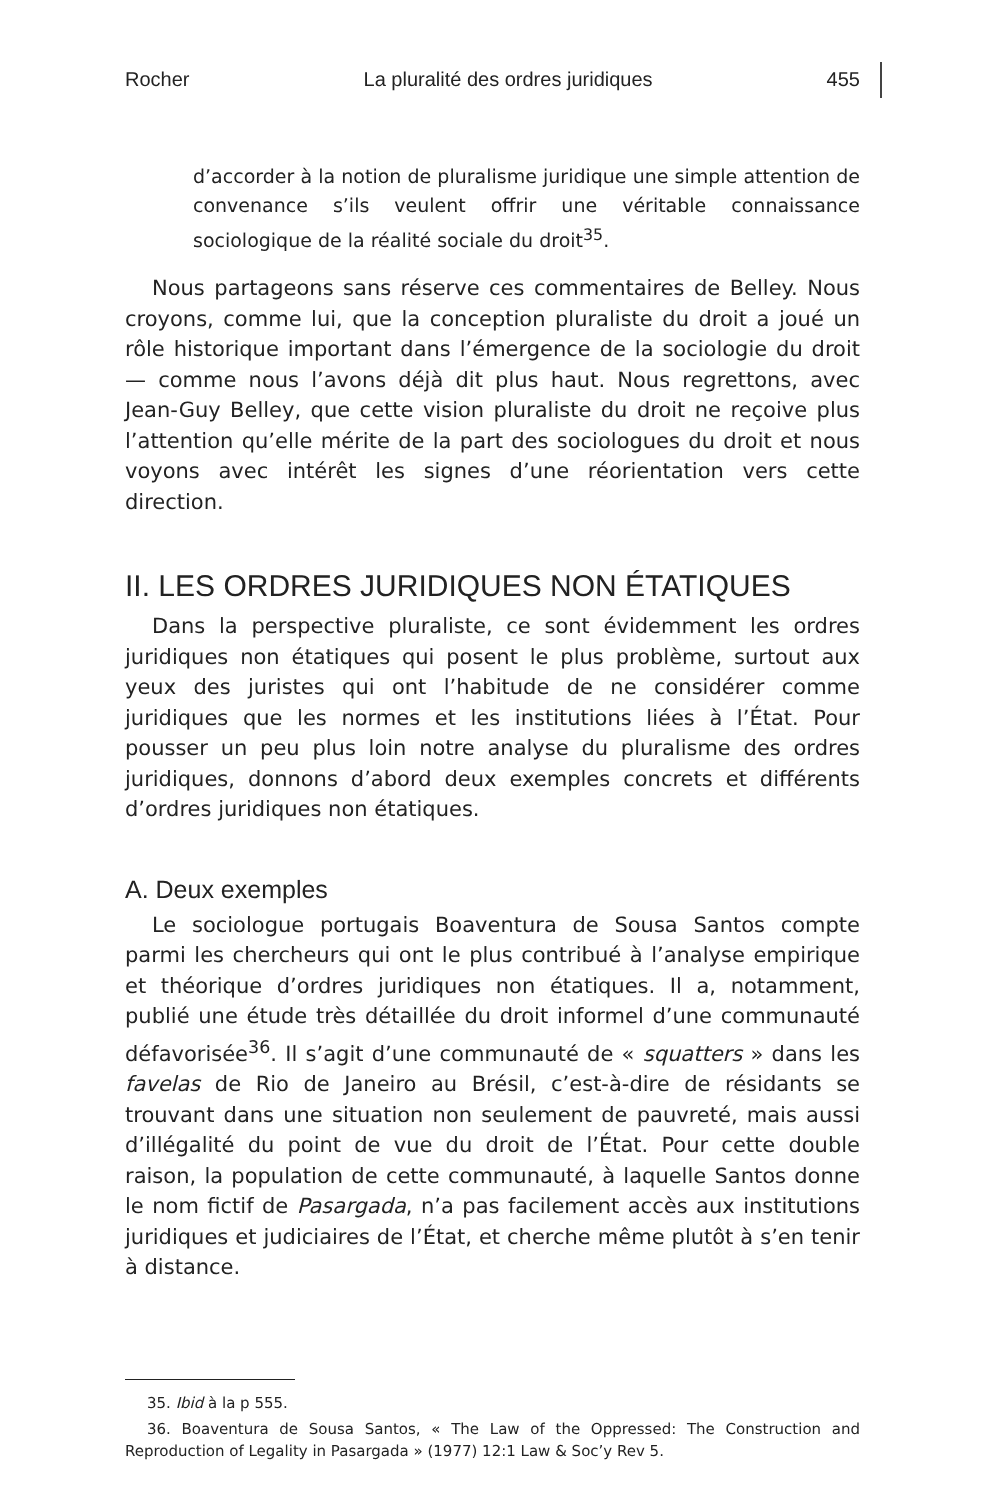Rocher La pluralité des ordres juridiques 455
d’accorder à la notion de pluralisme juridique une simple attention de convenance s’ils veulent offrir une véritable connaissance sociologique de la réalité sociale du droit<sup>35</sup>.
Nous partageons sans réserve ces commentaires de Belley. Nous croyons, comme lui, que la conception pluraliste du droit a joué un rôle historique important dans l’émergence de la sociologie du droit — comme nous l’avons déjà dit plus haut. Nous regrettons, avec Jean-Guy Belley, que cette vision pluraliste du droit ne reçoive plus l’attention qu’elle mérite de la part des sociologues du droit et nous voyons avec intérêt les signes d’une réorientation vers cette direction.
II. LES ORDRES JURIDIQUES NON ÉTATIQUES
Dans la perspective pluraliste, ce sont évidemment les ordres juridiques non étatiques qui posent le plus problème, surtout aux yeux des juristes qui ont l’habitude de ne considérer comme juridiques que les normes et les institutions liées à l’État. Pour pousser un peu plus loin notre analyse du pluralisme des ordres juridiques, donnons d’abord deux exemples concrets et différents d’ordres juridiques non étatiques.
A. Deux exemples
Le sociologue portugais Boaventura de Sousa Santos compte parmi les chercheurs qui ont le plus contribué à l’analyse empirique et théorique d’ordres juridiques non étatiques. Il a, notamment, publié une étude très détaillée du droit informel d’une communauté défavorisée<sup>36</sup>. Il s’agit d’une communauté de « squatters » dans les favelas de Rio de Janeiro au Brésil, c’est-à-dire de résidants se trouvant dans une situation non seulement de pauvreté, mais aussi d’illégalité du point de vue du droit de l’État. Pour cette double raison, la population de cette communauté, à laquelle Santos donne le nom fictif de Pasargada, n’a pas facilement accès aux institutions juridiques et judiciaires de l’État, et cherche même plutôt à s’en tenir à distance.
35. Ibid à la p 555.
36. Boaventura de Sousa Santos, « The Law of the Oppressed: The Construction and Reproduction of Legality in Pasargada » (1977) 12:1 Law & Soc’y Rev 5.